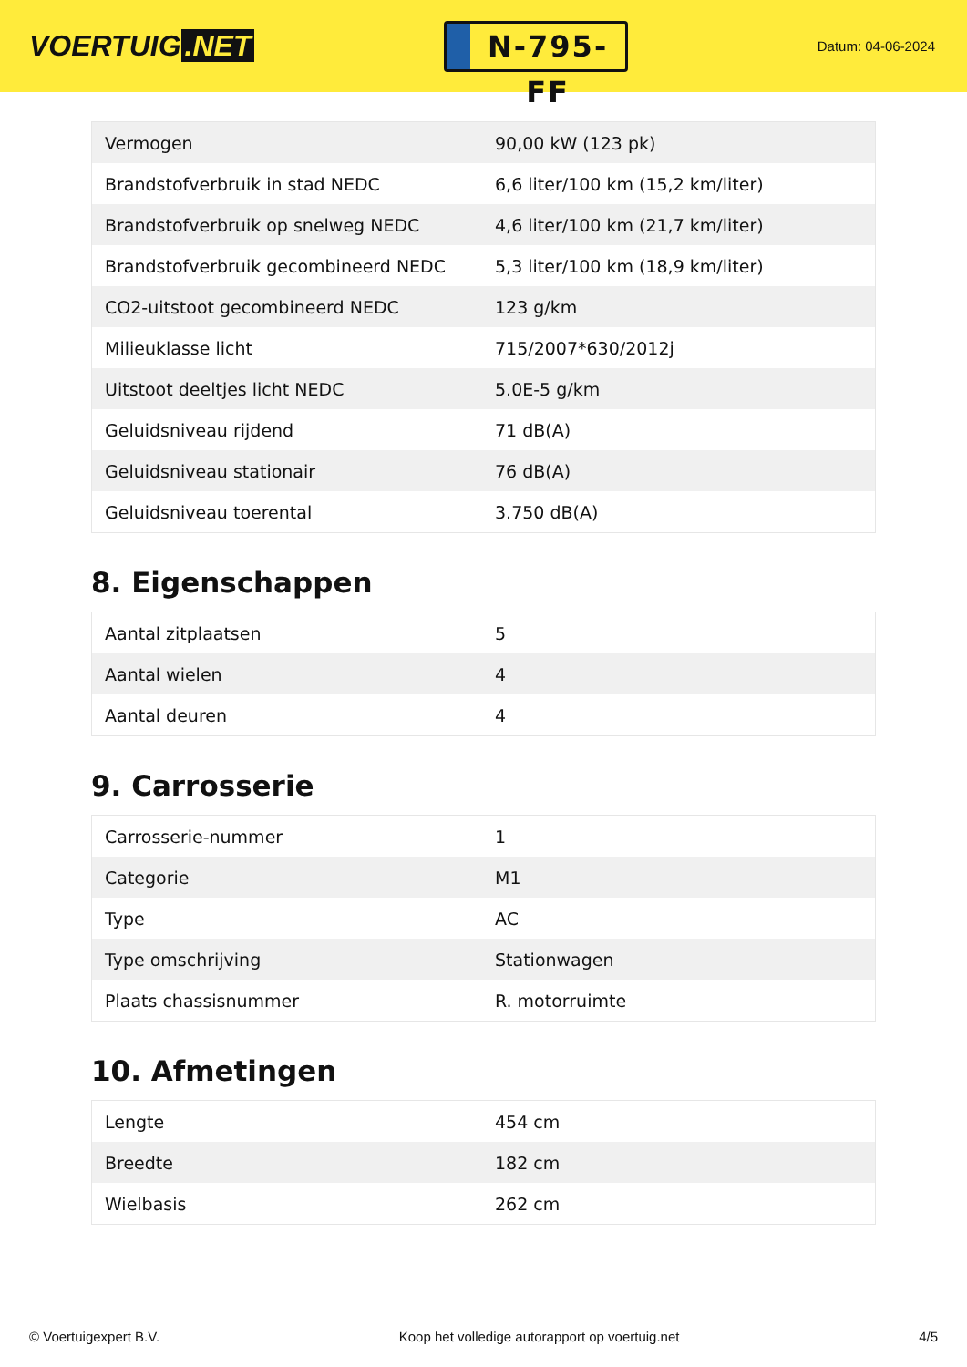VOERTUIG.NET
N-795-FF
Datum: 04-06-2024
| Vermogen | 90,00 kW (123 pk) |
| Brandstofverbruik in stad NEDC | 6,6 liter/100 km (15,2 km/liter) |
| Brandstofverbruik op snelweg NEDC | 4,6 liter/100 km (21,7 km/liter) |
| Brandstofverbruik gecombineerd NEDC | 5,3 liter/100 km (18,9 km/liter) |
| CO2-uitstoot gecombineerd NEDC | 123 g/km |
| Milieuklasse licht | 715/2007*630/2012j |
| Uitstoot deeltjes licht NEDC | 5.0E-5 g/km |
| Geluidsniveau rijdend | 71 dB(A) |
| Geluidsniveau stationair | 76 dB(A) |
| Geluidsniveau toerental | 3.750 dB(A) |
8. Eigenschappen
| Aantal zitplaatsen | 5 |
| Aantal wielen | 4 |
| Aantal deuren | 4 |
9. Carrosserie
| Carrosserie-nummer | 1 |
| Categorie | M1 |
| Type | AC |
| Type omschrijving | Stationwagen |
| Plaats chassisnummer | R. motorruimte |
10. Afmetingen
| Lengte | 454 cm |
| Breedte | 182 cm |
| Wielbasis | 262 cm |
© Voertuigexpert B.V. Koop het volledige autorapport op voertuig.net 4/5